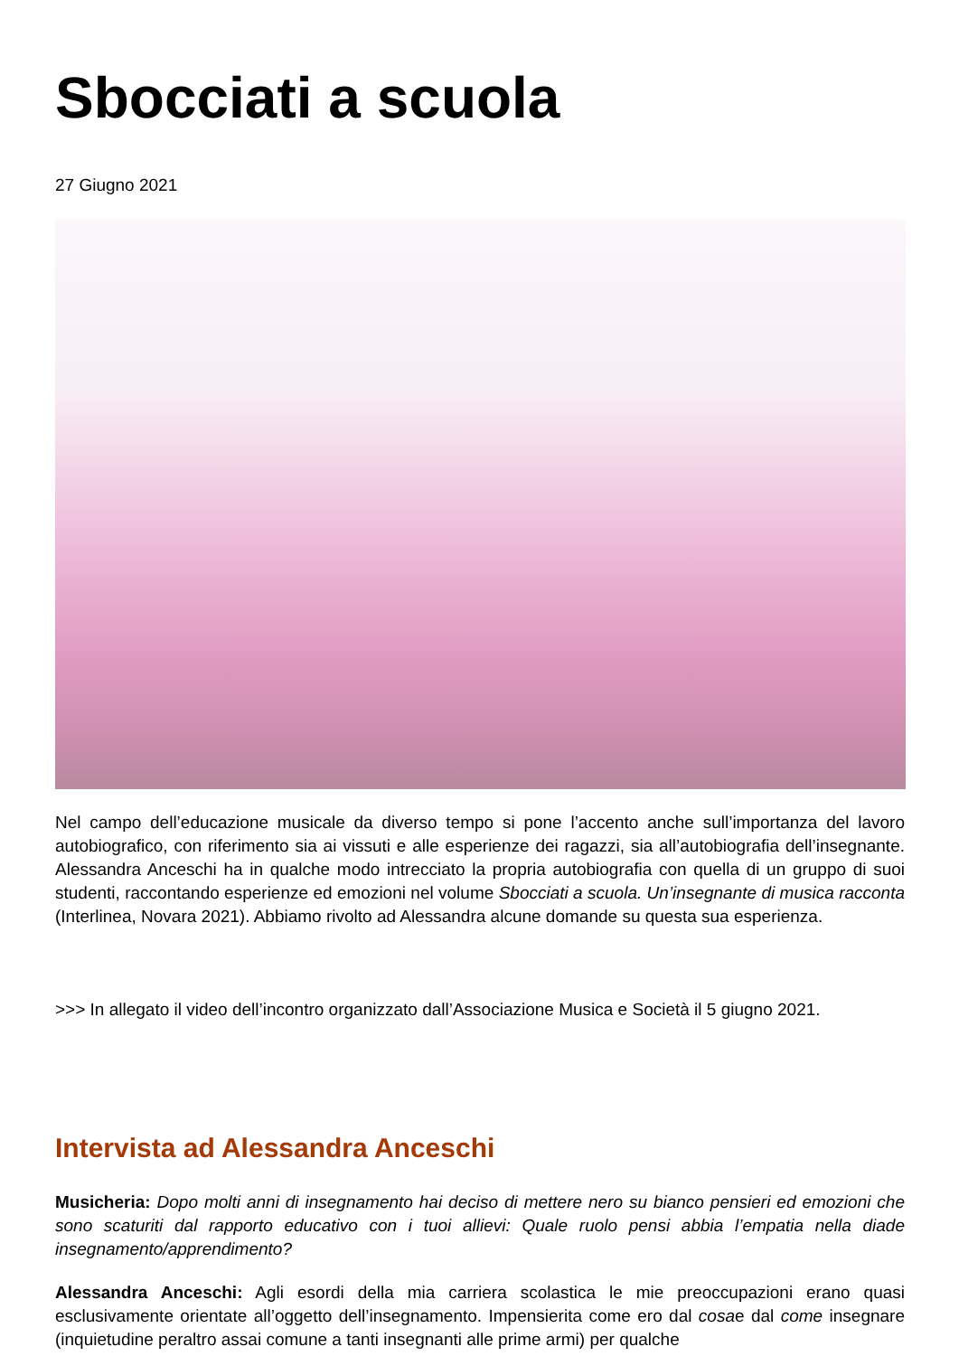Sbocciati a scuola
27 Giugno 2021
Nel campo dell’educazione musicale da diverso tempo si pone l’accento anche sull’importanza del lavoro autobiografico, con riferimento sia ai vissuti e alle esperienze dei ragazzi, sia all’autobiografia dell’insegnante. Alessandra Anceschi ha in qualche modo intrecciato la propria autobiografia con quella di un gruppo di suoi studenti, raccontando esperienze ed emozioni nel volume Sbocciati a scuola. Un’insegnante di musica racconta (Interlinea, Novara 2021). Abbiamo rivolto ad Alessandra alcune domande su questa sua esperienza.
>>> In allegato il video dell’incontro organizzato dall’Associazione Musica e Società il 5 giugno 2021.
Intervista ad Alessandra Anceschi
Musicheria: Dopo molti anni di insegnamento hai deciso di mettere nero su bianco pensieri ed emozioni che sono scaturiti dal rapporto educativo con i tuoi allievi: Quale ruolo pensi abbia l’empatia nella diade insegnamento/apprendimento?
Alessandra Anceschi: Agli esordi della mia carriera scolastica le mie preoccupazioni erano quasi esclusivamente orientate all’oggetto dell’insegnamento. Impensierita come ero dal cosae dal come insegnare (inquietudine peraltro assai comune a tanti insegnanti alle prime armi) per qualche